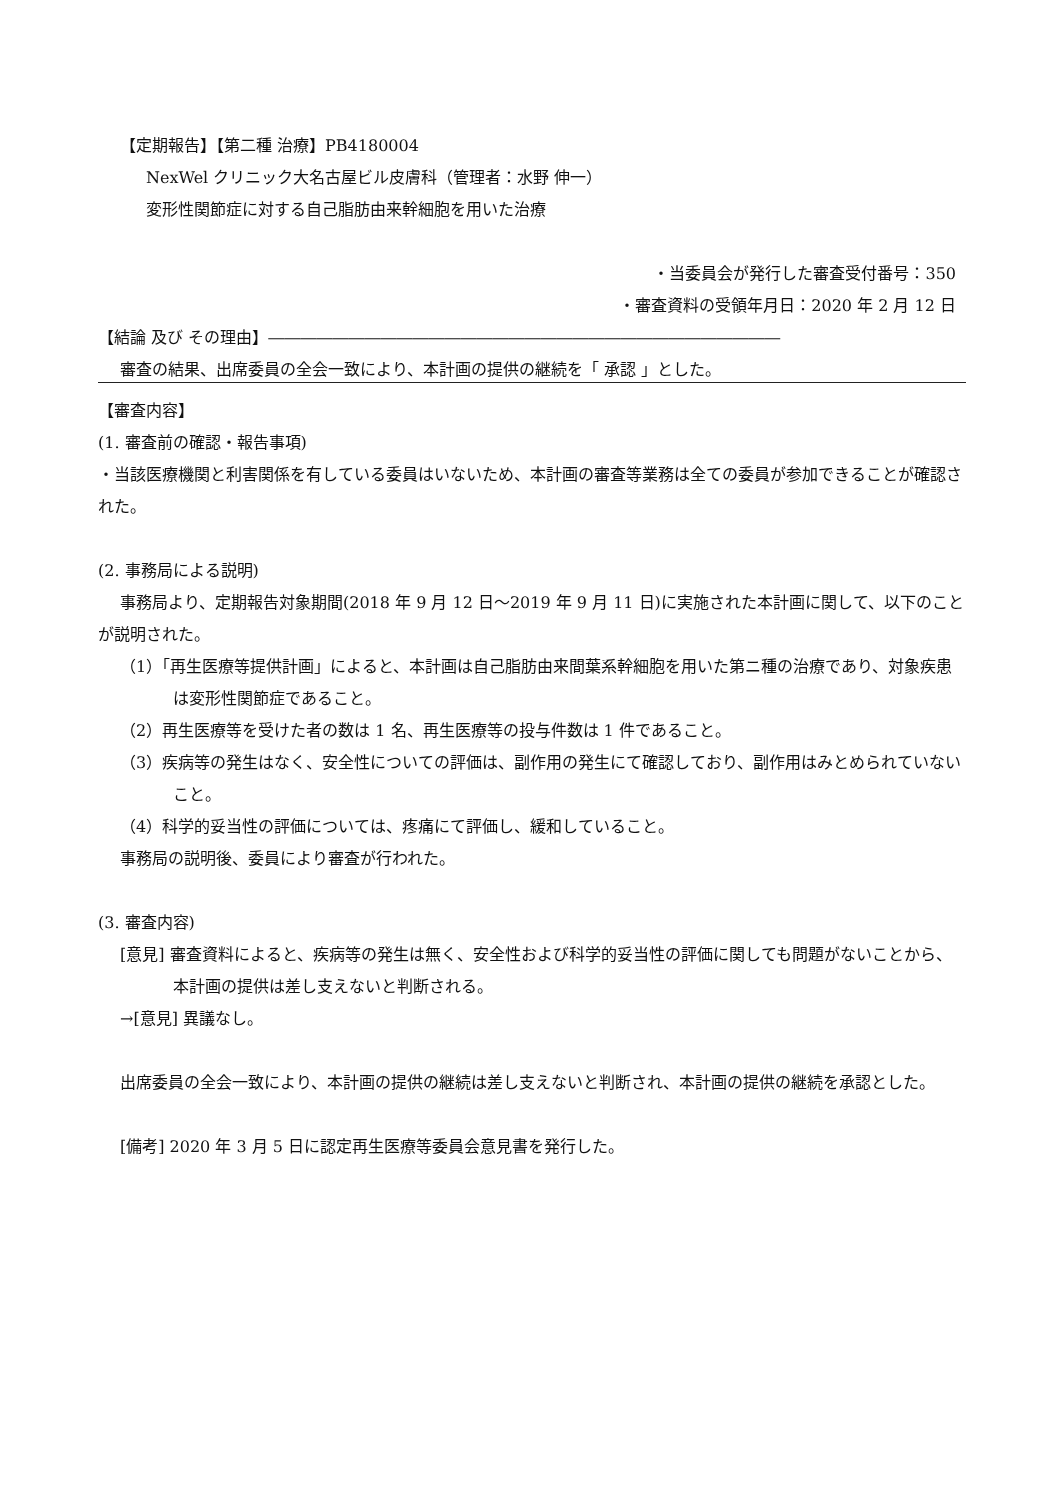【定期報告】【第二種 治療】PB4180004
NexWel クリニック大名古屋ビル皮膚科（管理者：水野 伸一）
変形性関節症に対する自己脂肪由来幹細胞を用いた治療
・当委員会が発行した審査受付番号：350
・審査資料の受領年月日：2020 年 2 月 12 日
【結論 及び その理由】――――――――――――――――――――――――――――――――
審査の結果、出席委員の全会一致により、本計画の提供の継続を「 承認 」とした。
【審査内容】
(1. 審査前の確認・報告事項)
・当該医療機関と利害関係を有している委員はいないため、本計画の審査等業務は全ての委員が参加できることが確認された。
(2. 事務局による説明)
事務局より、定期報告対象期間(2018 年 9 月 12 日～2019 年 9 月 11 日)に実施された本計画に関して、以下のことが説明された。
（1）「再生医療等提供計画」によると、本計画は自己脂肪由来間葉系幹細胞を用いた第ニ種の治療であり、対象疾患は変形性関節症であること。
（2）再生医療等を受けた者の数は 1 名、再生医療等の投与件数は 1 件であること。
（3）疾病等の発生はなく、安全性についての評価は、副作用の発生にて確認しており、副作用はみとめられていないこと。
（4）科学的妥当性の評価については、疼痛にて評価し、緩和していること。
事務局の説明後、委員により審査が行われた。
(3. 審査内容)
[意見] 審査資料によると、疾病等の発生は無く、安全性および科学的妥当性の評価に関しても問題がないことから、本計画の提供は差し支えないと判断される。
→[意見] 異議なし。
出席委員の全会一致により、本計画の提供の継続は差し支えないと判断され、本計画の提供の継続を承認とした。
[備考] 2020 年 3 月 5 日に認定再生医療等委員会意見書を発行した。